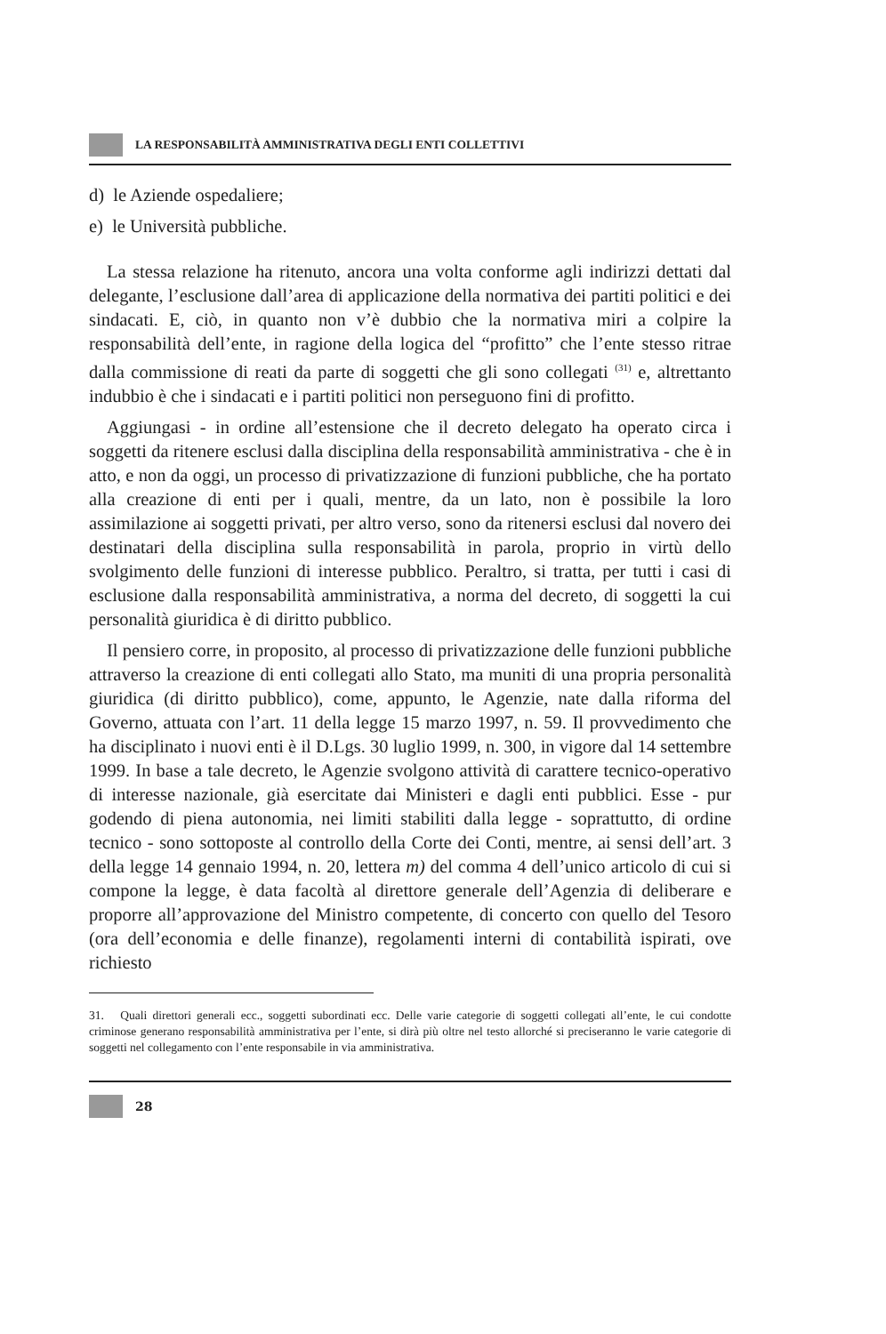LA RESPONSABILITÀ AMMINISTRATIVA DEGLI ENTI COLLETTIVI
d) le Aziende ospedaliere;
e) le Università pubbliche.
La stessa relazione ha ritenuto, ancora una volta conforme agli indirizzi dettati dal delegante, l’esclusione dall’area di applicazione della normativa dei partiti politici e dei sindacati. E, ciò, in quanto non v’è dubbio che la normativa miri a colpire la responsabilità dell’ente, in ragione della logica del “profitto” che l’ente stesso ritrae dalla commissione di reati da parte di soggetti che gli sono collegati <sup>(31)</sup> e, altrettanto indubbio è che i sindacati e i partiti politici non perseguono fini di profitto.
Aggiungasi - in ordine all’estensione che il decreto delegato ha operato circa i soggetti da ritenere esclusi dalla disciplina della responsabilità amministrativa - che è in atto, e non da oggi, un processo di privatizzazione di funzioni pubbliche, che ha portato alla creazione di enti per i quali, mentre, da un lato, non è possibile la loro assimilazione ai soggetti privati, per altro verso, sono da ritenersi esclusi dal novero dei destinatari della disciplina sulla responsabilità in parola, proprio in virtù dello svolgimento delle funzioni di interesse pubblico. Peraltro, si tratta, per tutti i casi di esclusione dalla responsabilità amministrativa, a norma del decreto, di soggetti la cui personalità giuridica è di diritto pubblico.
Il pensiero corre, in proposito, al processo di privatizzazione delle funzioni pubbliche attraverso la creazione di enti collegati allo Stato, ma muniti di una propria personalità giuridica (di diritto pubblico), come, appunto, le Agenzie, nate dalla riforma del Governo, attuata con l’art. 11 della legge 15 marzo 1997, n. 59. Il provvedimento che ha disciplinato i nuovi enti è il D.Lgs. 30 luglio 1999, n. 300, in vigore dal 14 settembre 1999. In base a tale decreto, le Agenzie svolgono attività di carattere tecnico-operativo di interesse nazionale, già esercitate dai Ministeri e dagli enti pubblici. Esse - pur godendo di piena autonomia, nei limiti stabiliti dalla legge - soprattutto, di ordine tecnico - sono sottoposte al controllo della Corte dei Conti, mentre, ai sensi dell’art. 3 della legge 14 gennaio 1994, n. 20, lettera m) del comma 4 dell’unico articolo di cui si compone la legge, è data facoltà al direttore generale dell’Agenzia di deliberare e proporre all’approvazione del Ministro competente, di concerto con quello del Tesoro (ora dell’economia e delle finanze), regolamenti interni di contabilità ispirati, ove richiesto
31. Quali direttori generali ecc., soggetti subordinati ecc. Delle varie categorie di soggetti collegati all’ente, le cui condotte criminose generano responsabilità amministrativa per l’ente, si dirà più oltre nel testo allorché si preciseranno le varie categorie di soggetti nel collegamento con l’ente responsabile in via amministrativa.
28